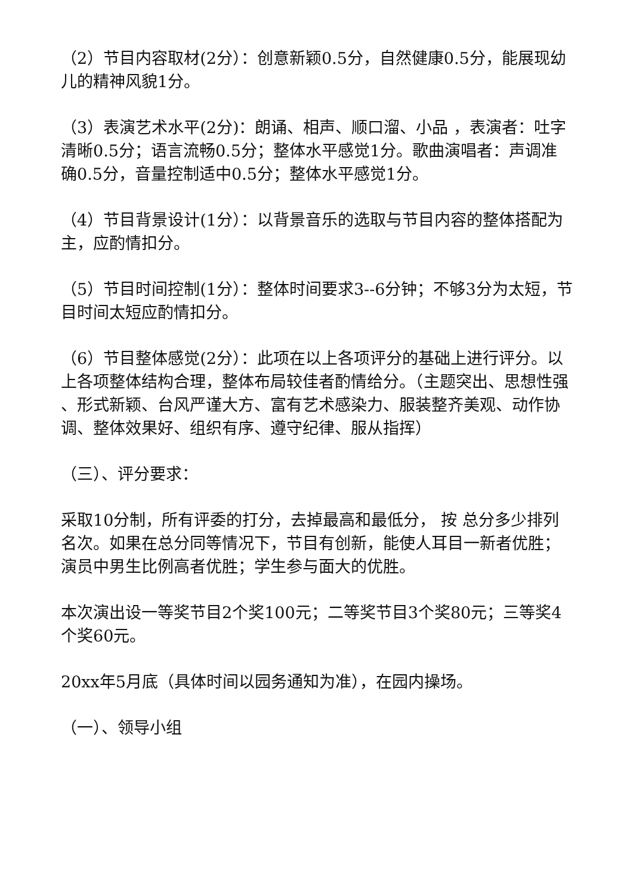（2）节目内容取材(2分）：创意新颖0.5分，自然健康0.5分，能展现幼儿的精神风貌1分。
（3）表演艺术水平(2分)：朗诵、相声、顺口溜、小品 ，表演者：吐字清晰0.5分；语言流畅0.5分；整体水平感觉1分。歌曲演唱者：声调准确0.5分，音量控制适中0.5分；整体水平感觉1分。
（4）节目背景设计(1分）：以背景音乐的选取与节目内容的整体搭配为主，应酌情扣分。
（5）节目时间控制(1分）：整体时间要求3--6分钟；不够3分为太短，节目时间太短应酌情扣分。
（6）节目整体感觉(2分）：此项在以上各项评分的基础上进行评分。以上各项整体结构合理，整体布局较佳者酌情给分。（主题突出、思想性强 、形式新颖、台风严谨大方、富有艺术感染力、服装整齐美观、动作协调、整体效果好、组织有序、遵守纪律、服从指挥）
（三）、评分要求：
采取10分制，所有评委的打分，去掉最高和最低分， 按 总分多少排列名次。如果在总分同等情况下，节目有创新，能使人耳目一新者优胜；演员中男生比例高者优胜；学生参与面大的优胜。
本次演出设一等奖节目2个奖100元；二等奖节目3个奖80元；三等奖4个奖60元。
20xx年5月底（具体时间以园务通知为准），在园内操场。
（一）、领导小组